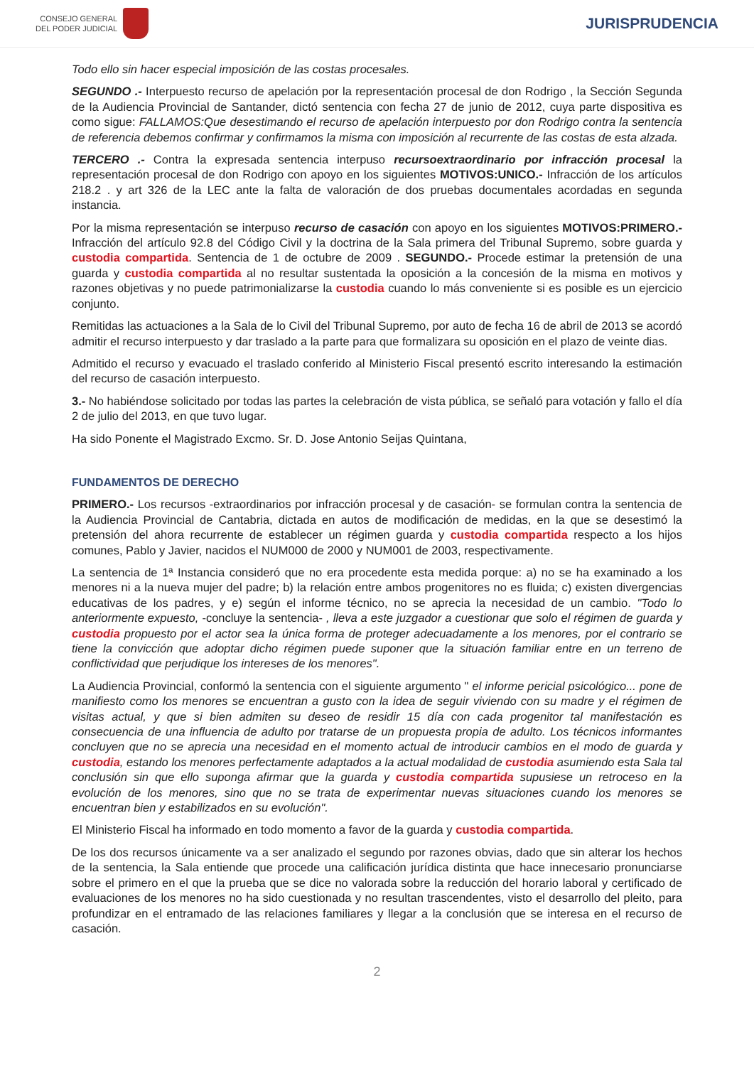CONSEJO GENERAL
DEL PODER JUDICIAL
JURISPRUDENCIA
Todo ello sin hacer especial imposición de las costas procesales.
SEGUNDO .- Interpuesto recurso de apelación por la representación procesal de don Rodrigo , la Sección Segunda de la Audiencia Provincial de Santander, dictó sentencia con fecha 27 de junio de 2012, cuya parte dispositiva es como sigue: FALLAMOS:Que desestimando el recurso de apelación interpuesto por don Rodrigo contra la sentencia de referencia debemos confirmar y confirmamos la misma con imposición al recurrente de las costas de esta alzada.
TERCERO .- Contra la expresada sentencia interpuso recursoextraordinario por infracción procesal la representación procesal de don Rodrigo con apoyo en los siguientes MOTIVOS:UNICO.- Infracción de los artículos 218.2 . y art 326 de la LEC ante la falta de valoración de dos pruebas documentales acordadas en segunda instancia.
Por la misma representación se interpuso recurso de casación con apoyo en los siguientes MOTIVOS:PRIMERO.- Infracción del artículo 92.8 del Código Civil y la doctrina de la Sala primera del Tribunal Supremo, sobre guarda y custodia compartida. Sentencia de 1 de octubre de 2009 . SEGUNDO.- Procede estimar la pretensión de una guarda y custodia compartida al no resultar sustentada la oposición a la concesión de la misma en motivos y razones objetivas y no puede patrimonializarse la custodia cuando lo más conveniente si es posible es un ejercicio conjunto.
Remitidas las actuaciones a la Sala de lo Civil del Tribunal Supremo, por auto de fecha 16 de abril de 2013 se acordó admitir el recurso interpuesto y dar traslado a la parte para que formalizara su oposición en el plazo de veinte dias.
Admitido el recurso y evacuado el traslado conferido al Ministerio Fiscal presentó escrito interesando la estimación del recurso de casación interpuesto.
3.- No habiéndose solicitado por todas las partes la celebración de vista pública, se señaló para votación y fallo el día 2 de julio del 2013, en que tuvo lugar.
Ha sido Ponente el Magistrado Excmo. Sr. D. Jose Antonio Seijas Quintana,
FUNDAMENTOS DE DERECHO
PRIMERO.- Los recursos -extraordinarios por infracción procesal y de casación- se formulan contra la sentencia de la Audiencia Provincial de Cantabria, dictada en autos de modificación de medidas, en la que se desestimó la pretensión del ahora recurrente de establecer un régimen guarda y custodia compartida respecto a los hijos comunes, Pablo y Javier, nacidos el NUM000 de 2000 y NUM001 de 2003, respectivamente.
La sentencia de 1ª Instancia consideró que no era procedente esta medida porque: a) no se ha examinado a los menores ni a la nueva mujer del padre; b) la relación entre ambos progenitores no es fluida; c) existen divergencias educativas de los padres, y e) según el informe técnico, no se aprecia la necesidad de un cambio. "Todo lo anteriormente expuesto, -concluye la sentencia- , lleva a este juzgador a cuestionar que solo el régimen de guarda y custodia propuesto por el actor sea la única forma de proteger adecuadamente a los menores, por el contrario se tiene la convicción que adoptar dicho régimen puede suponer que la situación familiar entre en un terreno de conflictividad que perjudique los intereses de los menores".
La Audiencia Provincial, conformó la sentencia con el siguiente argumento " el informe pericial psicológico... pone de manifiesto como los menores se encuentran a gusto con la idea de seguir viviendo con su madre y el régimen de visitas actual, y que si bien admiten su deseo de residir 15 día con cada progenitor tal manifestación es consecuencia de una influencia de adulto por tratarse de un propuesta propia de adulto. Los técnicos informantes concluyen que no se aprecia una necesidad en el momento actual de introducir cambios en el modo de guarda y custodia, estando los menores perfectamente adaptados a la actual modalidad de custodia asumiendo esta Sala tal conclusión sin que ello suponga afirmar que la guarda y custodia compartida supusiese un retroceso en la evolución de los menores, sino que no se trata de experimentar nuevas situaciones cuando los menores se encuentran bien y estabilizados en su evolución".
El Ministerio Fiscal ha informado en todo momento a favor de la guarda y custodia compartida.
De los dos recursos únicamente va a ser analizado el segundo por razones obvias, dado que sin alterar los hechos de la sentencia, la Sala entiende que procede una calificación jurídica distinta que hace innecesario pronunciarse sobre el primero en el que la prueba que se dice no valorada sobre la reducción del horario laboral y certificado de evaluaciones de los menores no ha sido cuestionada y no resultan trascendentes, visto el desarrollo del pleito, para profundizar en el entramado de las relaciones familiares y llegar a la conclusión que se interesa en el recurso de casación.
2